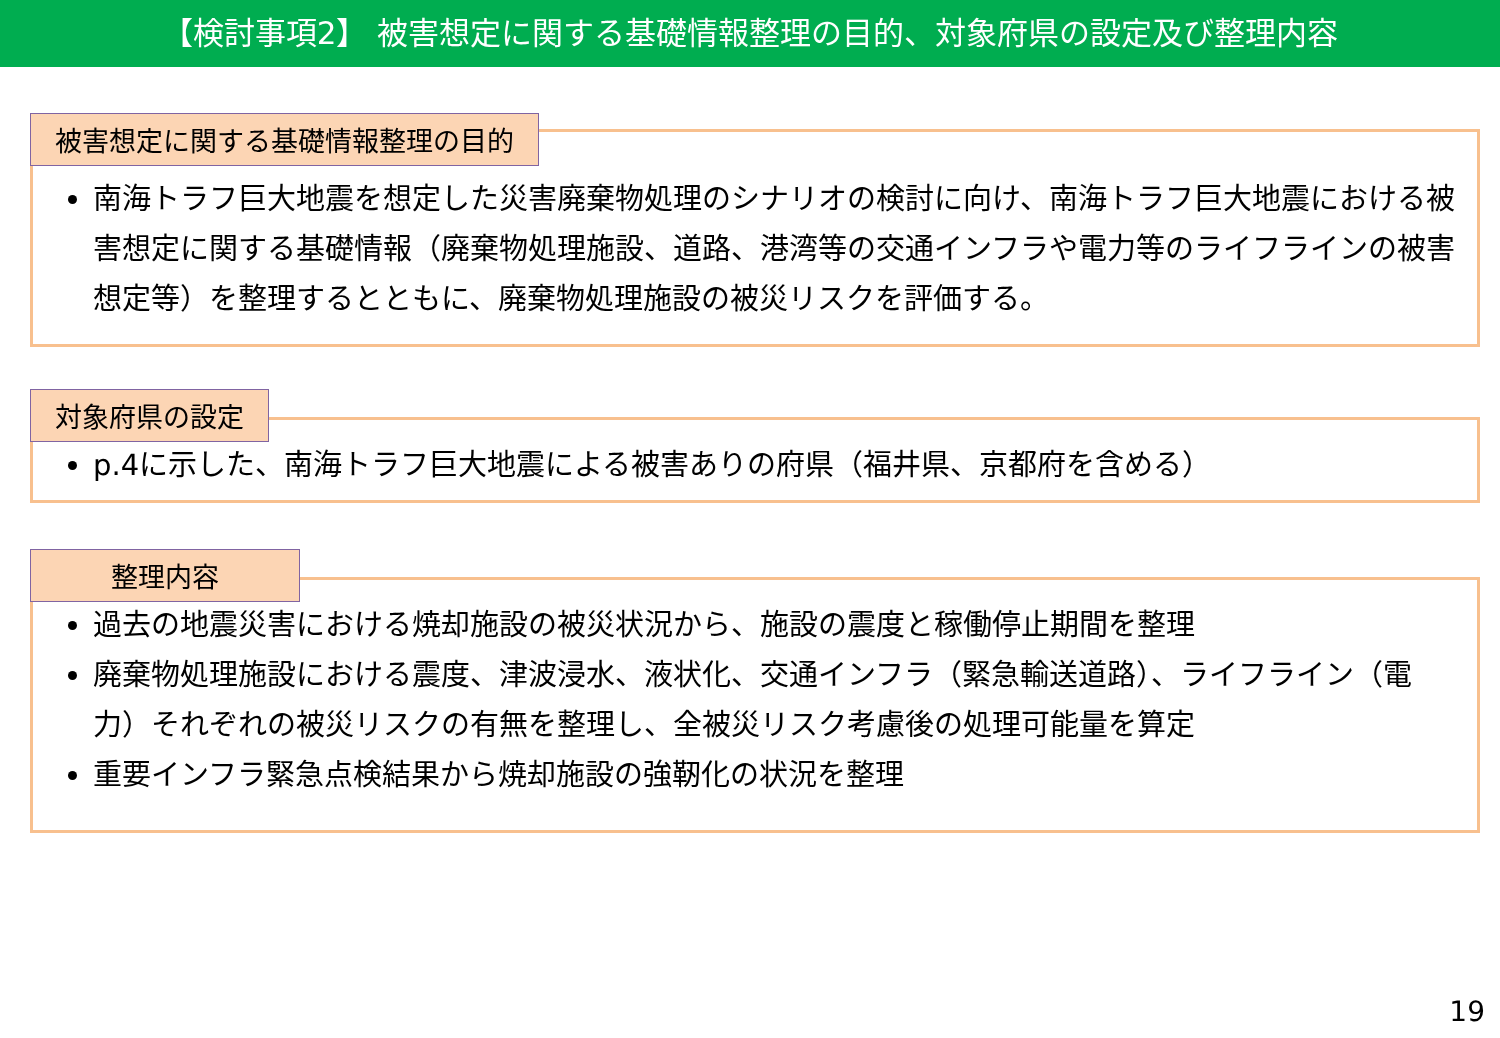【検討事項2】 被害想定に関する基礎情報整理の目的、対象府県の設定及び整理内容
被害想定に関する基礎情報整理の目的
南海トラフ巨大地震を想定した災害廃棄物処理のシナリオの検討に向け、南海トラフ巨大地震における被害想定に関する基礎情報（廃棄物処理施設、道路、港湾等の交通インフラや電力等のライフラインの被害想定等）を整理するとともに、廃棄物処理施設の被災リスクを評価する。
対象府県の設定
p.4に示した、南海トラフ巨大地震による被害ありの府県（福井県、京都府を含める）
整理内容
過去の地震災害における焼却施設の被災状況から、施設の震度と稼働停止期間を整理
廃棄物処理施設における震度、津波浸水、液状化、交通インフラ（緊急輸送道路）、ライフライン（電力）それぞれの被災リスクの有無を整理し、全被災リスク考慮後の処理可能量を算定
重要インフラ緊急点検結果から焼却施設の強靭化の状況を整理
19